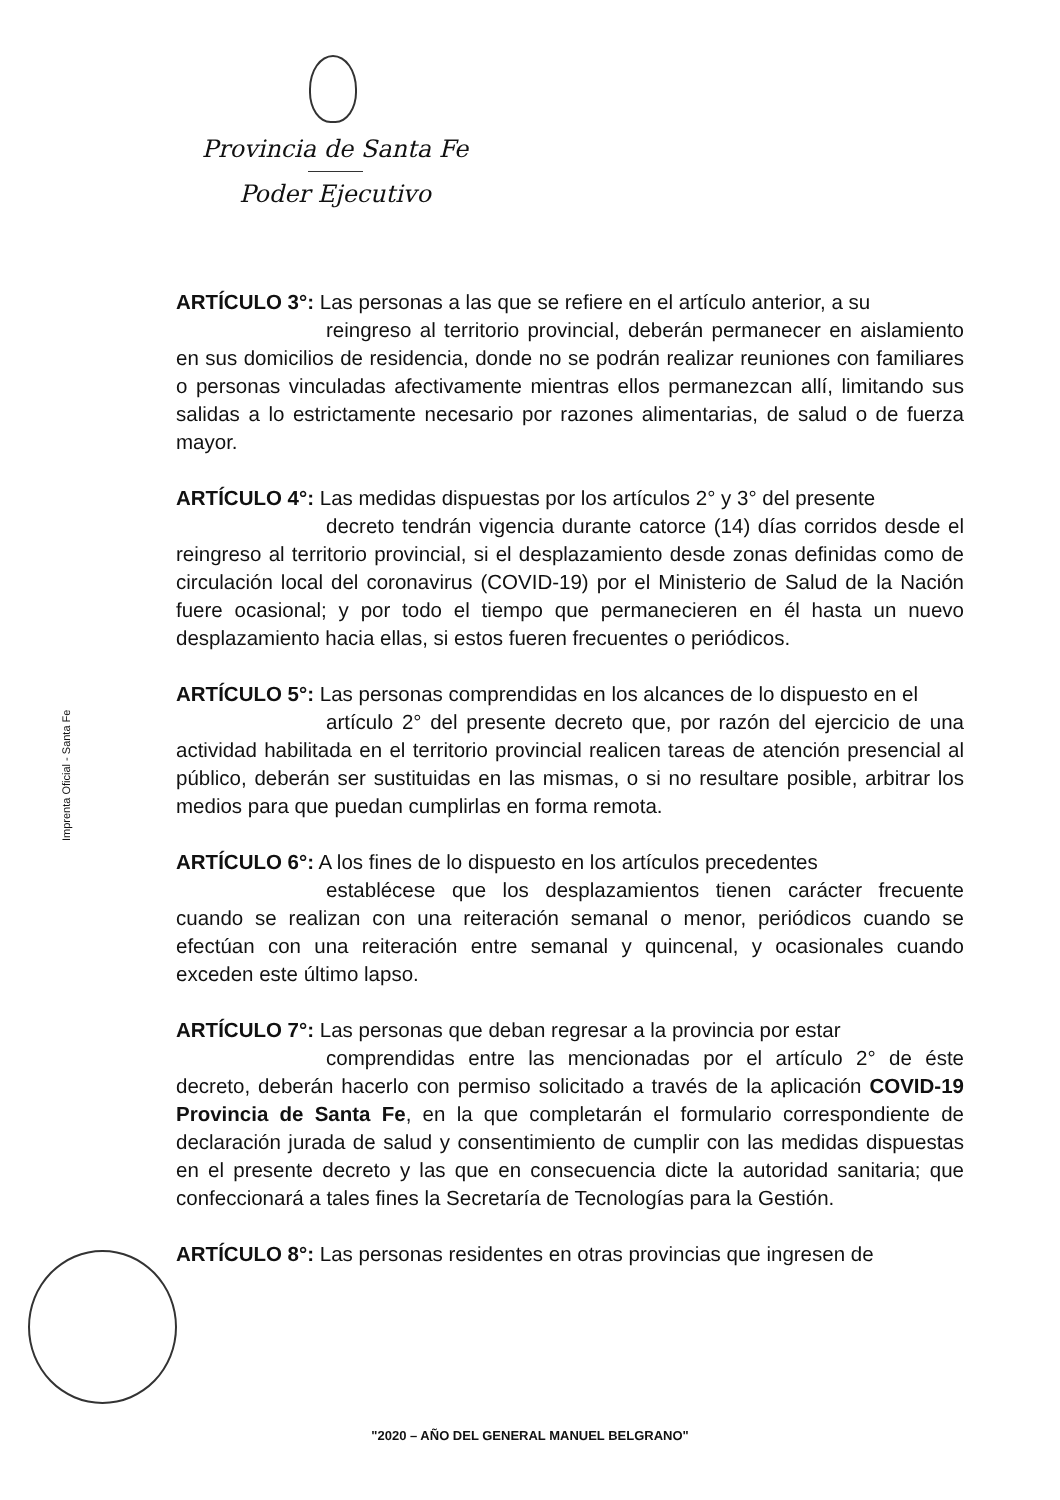Provincia de Santa Fe
Poder Ejecutivo
Imprenta Oficial - Santa Fe
ARTÍCULO 3°: Las personas a las que se refiere en el artículo anterior, a su
reingreso al territorio provincial, deberán permanecer en aislamiento en sus domicilios de residencia, donde no se podrán realizar reuniones con familiares o personas vinculadas afectivamente mientras ellos permanezcan allí, limitando sus salidas a lo estrictamente necesario por razones alimentarias, de salud o de fuerza mayor.
ARTÍCULO 4°: Las medidas dispuestas por los artículos 2° y 3° del presente
decreto tendrán vigencia durante catorce (14) días corridos desde el reingreso al territorio provincial, si el desplazamiento desde zonas definidas como de circulación local del coronavirus (COVID-19) por el Ministerio de Salud de la Nación fuere ocasional; y por todo el tiempo que permanecieren en él hasta un nuevo desplazamiento hacia ellas, si estos fueren frecuentes o periódicos.
ARTÍCULO 5°: Las personas comprendidas en los alcances de lo dispuesto en el
artículo 2° del presente decreto que, por razón del ejercicio de una actividad habilitada en el territorio provincial realicen tareas de atención presencial al público, deberán ser sustituidas en las mismas, o si no resultare posible, arbitrar los medios para que puedan cumplirlas en forma remota.
ARTÍCULO 6°: A los fines de lo dispuesto en los artículos precedentes
establécese que los desplazamientos tienen carácter frecuente cuando se realizan con una reiteración semanal o menor, periódicos cuando se efectúan con una reiteración entre semanal y quincenal, y ocasionales cuando exceden este último lapso.
ARTÍCULO 7°: Las personas que deban regresar a la provincia por estar
comprendidas entre las mencionadas por el artículo 2° de éste decreto, deberán hacerlo con permiso solicitado a través de la aplicación COVID-19 Provincia de Santa Fe, en la que completarán el formulario correspondiente de declaración jurada de salud y consentimiento de cumplir con las medidas dispuestas en el presente decreto y las que en consecuencia dicte la autoridad sanitaria; que confeccionará a tales fines la Secretaría de Tecnologías para la Gestión.
ARTÍCULO 8°: Las personas residentes en otras provincias que ingresen de
"2020 – AÑO DEL GENERAL MANUEL BELGRANO"